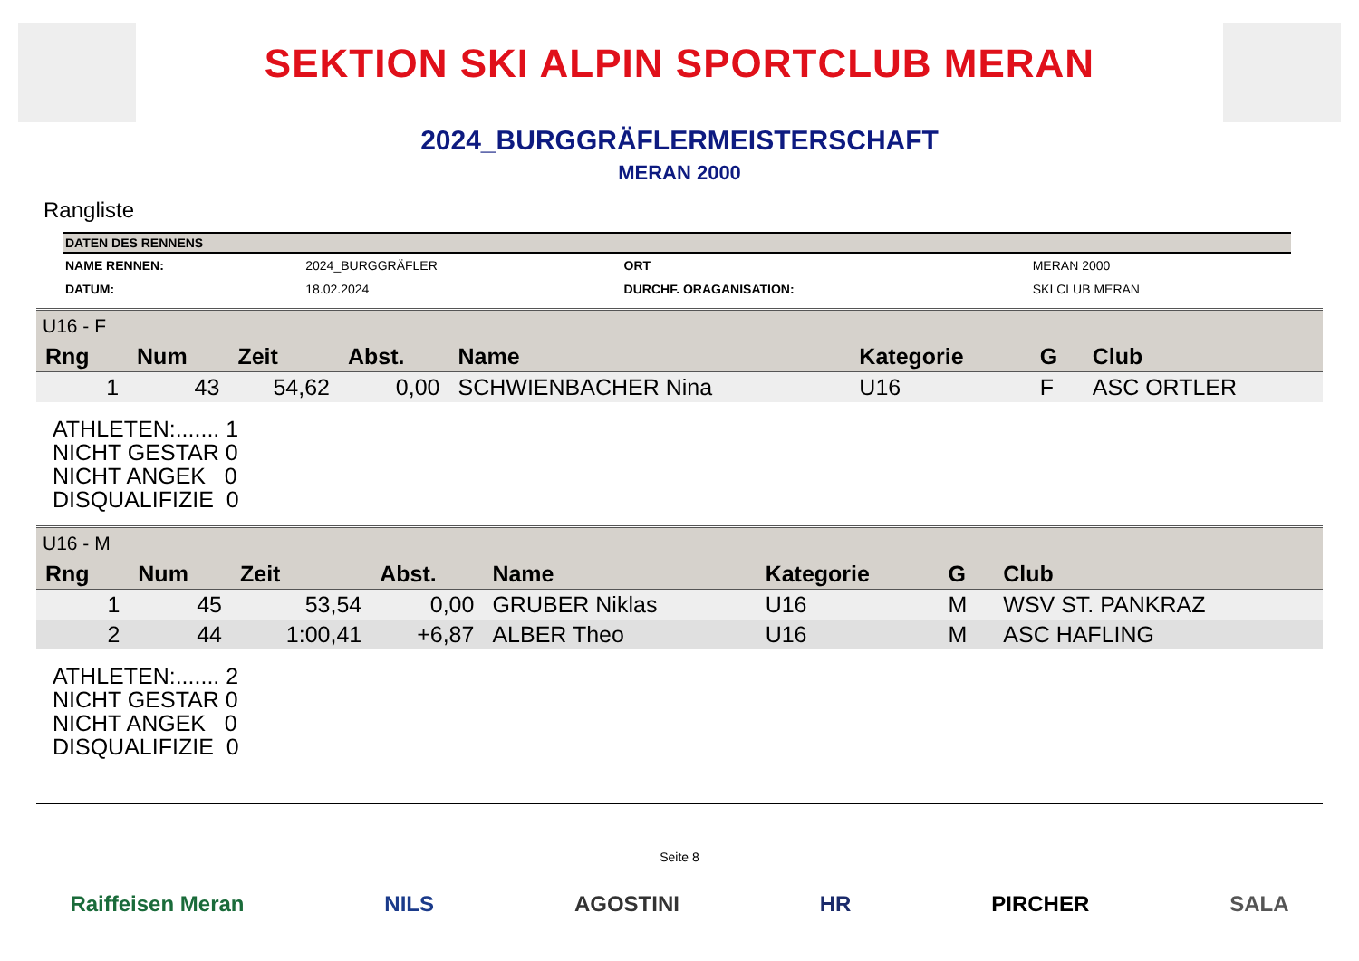SEKTION SKI ALPIN SPORTCLUB MERAN
2024_BURGGRÄFLERMEISTERSCHAFT
MERAN 2000
Rangliste
| DATEN DES RENNENS | | | |
| --- | --- | --- | --- |
| NAME RENNEN: | 2024_BURGGRÄFLER | ORT | MERAN 2000 |
| DATUM: | 18.02.2024 | DURCHF. ORAGANISATION: | SKI CLUB MERAN |
| U16 - F | | | | | | | |
| Rng | Num | Zeit | Abst. | Name | Kategorie | G | Club |
| 1 | 43 | 54,62 | 0,00 | SCHWIENBACHER Nina | U16 | F | ASC ORTLER |
ATHLETEN:....... 1
NICHT GESTAR 0
NICHT ANGEK 0
DISQUALIFIZIE 0
| U16 - M | | | | | | | |
| Rng | Num | Zeit | Abst. | Name | Kategorie | G | Club |
| 1 | 45 | 53,54 | 0,00 | GRUBER Niklas | U16 | M | WSV ST. PANKRAZ |
| 2 | 44 | 1:00,41 | +6,87 | ALBER Theo | U16 | M | ASC HAFLING |
ATHLETEN:....... 2
NICHT GESTAR 0
NICHT ANGEK 0
DISQUALIFIZIE 0
Seite 8
Raiffeisen Meran NILS AGOSTINI HR PIRCHER SALA